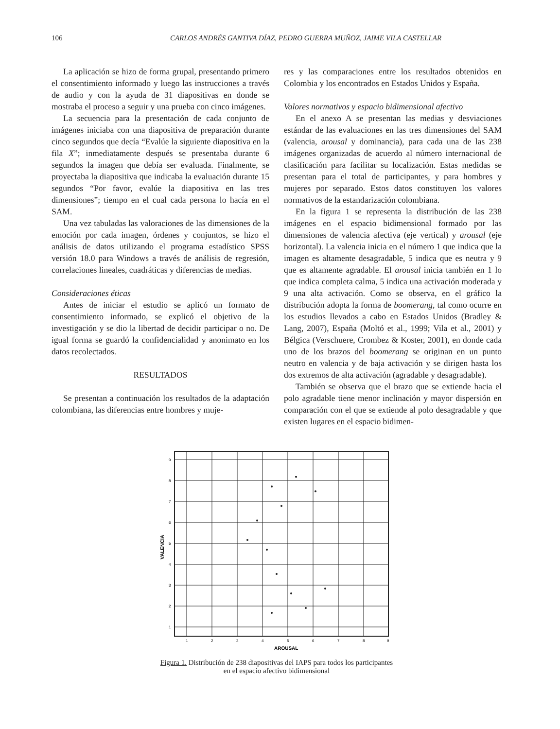106 CARLOS ANDRÉS GANTIVA DÍAZ, PEDRO GUERRA MUÑOZ, JAIME VILA CASTELLAR
La aplicación se hizo de forma grupal, presentando primero el consentimiento informado y luego las instrucciones a través de audio y con la ayuda de 31 diapositivas en donde se mostraba el proceso a seguir y una prueba con cinco imágenes.
La secuencia para la presentación de cada conjunto de imágenes iniciaba con una diapositiva de preparación durante cinco segundos que decía “Evalúe la siguiente diapositiva en la fila X”; inmediatamente después se presentaba durante 6 segundos la imagen que debía ser evaluada. Finalmente, se proyectaba la diapositiva que indicaba la evaluación durante 15 segundos “Por favor, evalúe la diapositiva en las tres dimensiones”; tiempo en el cual cada persona lo hacía en el SAM.
Una vez tabuladas las valoraciones de las dimensiones de la emoción por cada imagen, órdenes y conjuntos, se hizo el análisis de datos utilizando el programa estadístico SPSS versión 18.0 para Windows a través de análisis de regresión, correlaciones lineales, cuadráticas y diferencias de medias.
Consideraciones éticas
Antes de iniciar el estudio se aplicó un formato de consentimiento informado, se explicó el objetivo de la investigación y se dio la libertad de decidir participar o no. De igual forma se guardó la confidencialidad y anonimato en los datos recolectados.
RESULTADOS
Se presentan a continuación los resultados de la adaptación colombiana, las diferencias entre hombres y muje-
res y las comparaciones entre los resultados obtenidos en Colombia y los encontrados en Estados Unidos y España.
Valores normativos y espacio bidimensional afectivo
En el anexo A se presentan las medias y desviaciones estándar de las evaluaciones en las tres dimensiones del SAM (valencia, arousal y dominancia), para cada una de las 238 imágenes organizadas de acuerdo al número internacional de clasificación para facilitar su localización. Estas medidas se presentan para el total de participantes, y para hombres y mujeres por separado. Estos datos constituyen los valores normativos de la estandarización colombiana.
En la figura 1 se representa la distribución de las 238 imágenes en el espacio bidimensional formado por las dimensiones de valencia afectiva (eje vertical) y arousal (eje horizontal). La valencia inicia en el número 1 que indica que la imagen es altamente desagradable, 5 indica que es neutra y 9 que es altamente agradable. El arousal inicia también en 1 lo que indica completa calma, 5 indica una activación moderada y 9 una alta activación. Como se observa, en el gráfico la distribución adopta la forma de boomerang, tal como ocurre en los estudios llevados a cabo en Estados Unidos (Bradley & Lang, 2007), España (Moltó et al., 1999; Vila et al., 2001) y Bélgica (Verschuere, Crombez & Koster, 2001), en donde cada uno de los brazos del boomerang se originan en un punto neutro en valencia y de baja activación y se dirigen hasta los dos extremos de alta activación (agradable y desagradable).
También se observa que el brazo que se extiende hacia el polo agradable tiene menor inclinación y mayor dispersión en comparación con el que se extiende al polo desagradable y que existen lugares en el espacio bidimen-
9
8
7
6
5
4
3
2
1
1
2
3
4
5
6
7
8
9
AROUSAL
VALENCIA
Figura 1. Distribución de 238 diapositivas del IAPS para todos los participantes en el espacio afectivo bidimensional